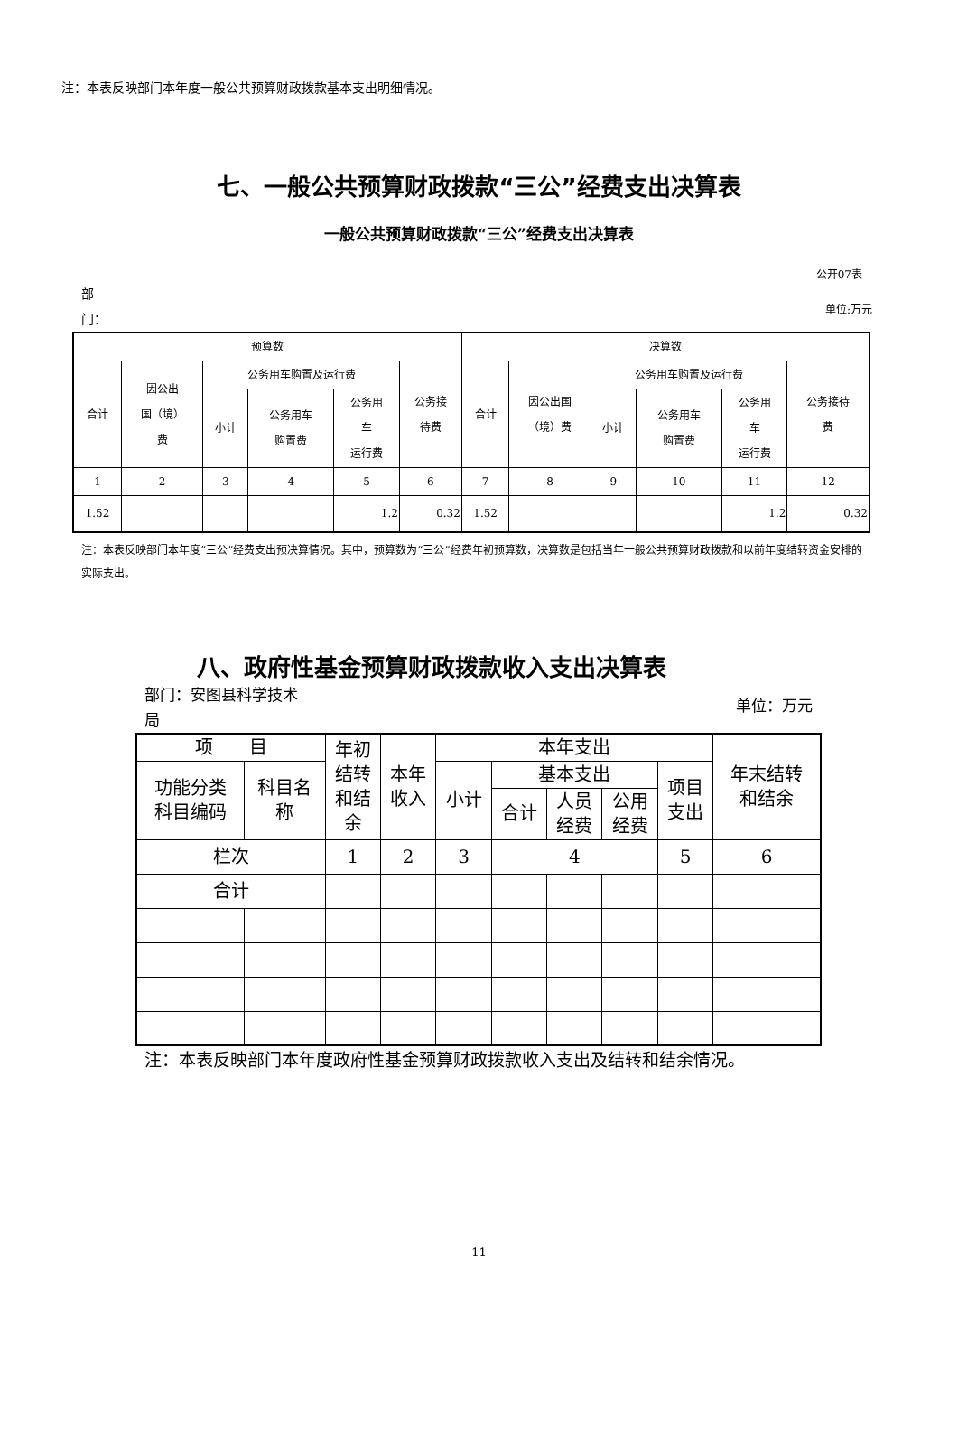注：本表反映部门本年度一般公共预算财政拨款基本支出明细情况。
七、一般公共预算财政拨款“三公”经费支出决算表
一般公共预算财政拨款“三公”经费支出决算表
公开07表
部
门：
单位:万元
| 预算数 | | | | | | 决算数 | | | | | |
| 合计 | 因公出 国（境） 费 | 公务用车购置及运行费 | | | 公务接 待费 | 合计 | 因公出国 （境）费 | 公务用车购置及运行费 | | | 公务接待 费 |
| | | 小计 | 公务用车 购置费 | 公务用 车 运行费 | | | | 小计 | 公务用车 购置费 | 公务用 车 运行费 | |
| 1 | 2 | 3 | 4 | 5 | 6 | 7 | 8 | 9 | 10 | 11 | 12 |
| 1.52 | | | | 1.2 | 0.32 | 1.52 | | | | 1.2 | 0.32 |
注：本表反映部门本年度“三公”经费支出预决算情况。其中，预算数为“三公”经费年初预算数，决算数是包括当年一般公共预算财政拨款和以前年度结转资金安排的实际支出。
八、政府性基金预算财政拨款收入支出决算表
部门：安图县科学技术
局
单位：万元
| 项 目 | | 年初 结转 和结 余 | 本年 收入 | 本年支出 | | | | | 年末结转 和结余 |
| 功能分类 科目编码 | 科目名 称 | | | 小计 | 基本支出 | | | 项目 支出 | |
| | | | | | 合计 | 人员 经费 | 公用 经费 | | |
| 栏次 | | 1 | 2 | 3 | 4 | | | 5 | 6 |
| 合计 | | | | | | | | | |
注：本表反映部门本年度政府性基金预算财政拨款收入支出及结转和结余情况。
11